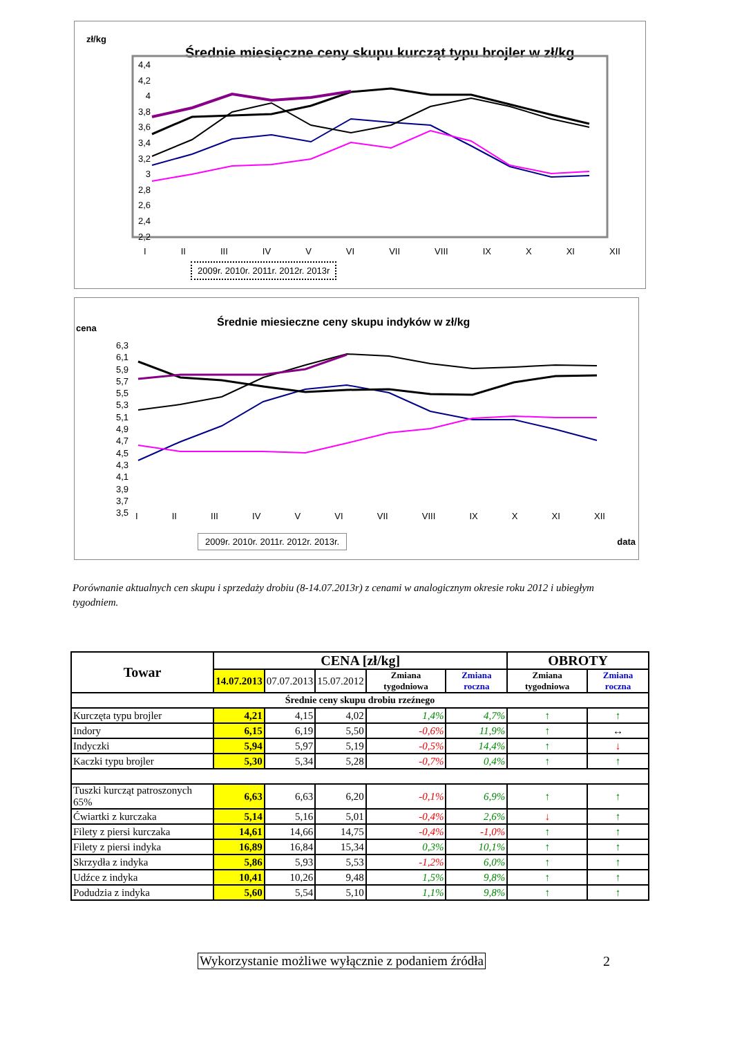zł/kg
Średnie miesięczne ceny skupu kurcząt typu brojler w zł/kg
4,4
4,2
4
3,8
3,6
3,4
3,2
3
2,8
2,6
2,4
2,2
I II III IV V VI VII VIII IX X XI XII
2009r. 2010r. 2011r. 2012r. 2013r
Średnie miesieczne ceny skupu indyków w zł/kg
cena
6,3
6,1
5,9
5,7
5,5
5,3
5,1
4,9
4,7
4,5
4,3
4,1
3,9
3,7
3,5
I II III IV V VI VII VIII IX X XI XII
2009r. 2010r. 2011r. 2012r. 2013r.
data
Porównanie aktualnych cen skupu i sprzedaży drobiu (8-14.07.2013r) z cenami w analogicznym okresie roku 2012 i ubiegłym tygodniem.
| Towar | CENA [zł/kg] | | | | | OBROTY | |
| --- | --- | --- | --- | --- | --- | --- | --- |
| | 14.07.2013 | 07.07.2013 | 15.07.2012 | Zmiana tygodniowa | Zmiana roczna | Zmiana tygodniowa | Zmiana roczna |
| Średnie ceny skupu drobiu rzeźnego | | | | | | | |
| Kurczęta typu brojler | 4,21 | 4,15 | 4,02 | 1,4% | 4,7% | ↑ | ↑ |
| Indory | 6,15 | 6,19 | 5,50 | -0,6% | 11,9% | ↑ | ↔ |
| Indyczki | 5,94 | 5,97 | 5,19 | -0,5% | 14,4% | ↑ | ↓ |
| Kaczki typu brojler | 5,30 | 5,34 | 5,28 | -0,7% | 0,4% | ↑ | ↑ |
| Tuszki kurcząt patroszonych 65% | 6,63 | 6,63 | 6,20 | -0,1% | 6,9% | ↑ | ↑ |
| Ćwiartki z kurczaka | 5,14 | 5,16 | 5,01 | -0,4% | 2,6% | ↓ | ↑ |
| Filety z piersi kurczaka | 14,61 | 14,66 | 14,75 | -0,4% | -1,0% | ↑ | ↑ |
| Filety z piersi indyka | 16,89 | 16,84 | 15,34 | 0,3% | 10,1% | ↑ | ↑ |
| Skrzydła z indyka | 5,86 | 5,93 | 5,53 | -1,2% | 6,0% | ↑ | ↑ |
| Udźce z indyka | 10,41 | 10,26 | 9,48 | 1,5% | 9,8% | ↑ | ↑ |
| Podudzia z indyka | 5,60 | 5,54 | 5,10 | 1,1% | 9,8% | ↑ | ↑ |
Wykorzystanie możliwe wyłącznie z podaniem źródła 2